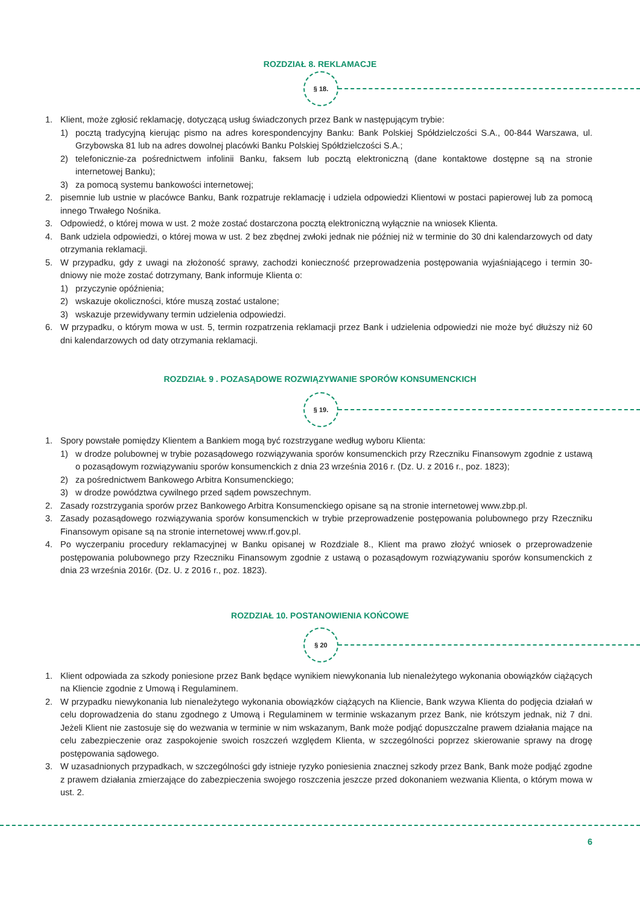ROZDZIAŁ 8. REKLAMACJE
§ 18.
1. Klient, może zgłosić reklamację, dotyczącą usług świadczonych przez Bank w następującym trybie:
1) pocztą tradycyjną kierując pismo na adres korespondencyjny Banku: Bank Polskiej Spółdzielczości S.A., 00-844 Warszawa, ul. Grzybowska 81 lub na adres dowolnej placówki Banku Polskiej Spółdzielczości S.A.;
2) telefonicznie-za pośrednictwem infolinii Banku, faksem lub pocztą elektroniczną (dane kontaktowe dostępne są na stronie internetowej Banku);
3) za pomocą systemu bankowości internetowej;
2. pisemnie lub ustnie w placówce Banku, Bank rozpatruje reklamację i udziela odpowiedzi Klientowi w postaci papierowej lub za pomocą innego Trwałego Nośnika.
3. Odpowiedź, o której mowa w ust. 2 może zostać dostarczona pocztą elektroniczną wyłącznie na wniosek Klienta.
4. Bank udziela odpowiedzi, o której mowa w ust. 2 bez zbędnej zwłoki jednak nie później niż w terminie do 30 dni kalendarzowych od daty otrzymania reklamacji.
5. W przypadku, gdy z uwagi na złożoność sprawy, zachodzi konieczność przeprowadzenia postępowania wyjaśniającego i termin 30-dniowy nie może zostać dotrzymany, Bank informuje Klienta o:
1) przyczynie opóźnienia;
2) wskazuje okoliczności, które muszą zostać ustalone;
3) wskazuje przewidywany termin udzielenia odpowiedzi.
6. W przypadku, o którym mowa w ust. 5, termin rozpatrzenia reklamacji przez Bank i udzielenia odpowiedzi nie może być dłuższy niż 60 dni kalendarzowych od daty otrzymania reklamacji.
ROZDZIAŁ 9 . POZASĄDOWE ROZWIĄZYWANIE SPORÓW KONSUMENCKICH
§ 19.
1. Spory powstałe pomiędzy Klientem a Bankiem mogą być rozstrzygane według wyboru Klienta:
1) w drodze polubownej w trybie pozasądowego rozwiązywania sporów konsumenckich przy Rzeczniku Finansowym zgodnie z ustawą o pozasądowym rozwiązywaniu sporów konsumenckich z dnia 23 września 2016 r. (Dz. U. z 2016 r., poz. 1823);
2) za pośrednictwem Bankowego Arbitra Konsumenckiego;
3) w drodze powództwa cywilnego przed sądem powszechnym.
2. Zasady rozstrzygania sporów przez Bankowego Arbitra Konsumenckiego opisane są na stronie internetowej www.zbp.pl.
3. Zasady pozasądowego rozwiązywania sporów konsumenckich w trybie przeprowadzenie postępowania polubownego przy Rzeczniku Finansowym opisane są na stronie internetowej www.rf.gov.pl.
4. Po wyczerpaniu procedury reklamacyjnej w Banku opisanej w Rozdziale 8., Klient ma prawo złożyć wniosek o przeprowadzenie postępowania polubownego przy Rzeczniku Finansowym zgodnie z ustawą o pozasądowym rozwiązywaniu sporów konsumenckich z dnia 23 września 2016r. (Dz. U. z 2016 r., poz. 1823).
ROZDZIAŁ 10. POSTANOWIENIA KOŃCOWE
§ 20
1. Klient odpowiada za szkody poniesione przez Bank będące wynikiem niewykonania lub nienależytego wykonania obowiązków ciążących na Kliencie zgodnie z Umową i Regulaminem.
2. W przypadku niewykonania lub nienależytego wykonania obowiązków ciążących na Kliencie, Bank wzywa Klienta do podjęcia działań w celu doprowadzenia do stanu zgodnego z Umową i Regulaminem w terminie wskazanym przez Bank, nie krótszym jednak, niż 7 dni. Jeżeli Klient nie zastosuje się do wezwania w terminie w nim wskazanym, Bank może podjąć dopuszczalne prawem działania mające na celu zabezpieczenie oraz zaspokojenie swoich roszczeń względem Klienta, w szczególności poprzez skierowanie sprawy na drogę postępowania sądowego.
3. W uzasadnionych przypadkach, w szczególności gdy istnieje ryzyko poniesienia znacznej szkody przez Bank, Bank może podjąć zgodne z prawem działania zmierzające do zabezpieczenia swojego roszczenia jeszcze przed dokonaniem wezwania Klienta, o którym mowa w ust. 2.
6